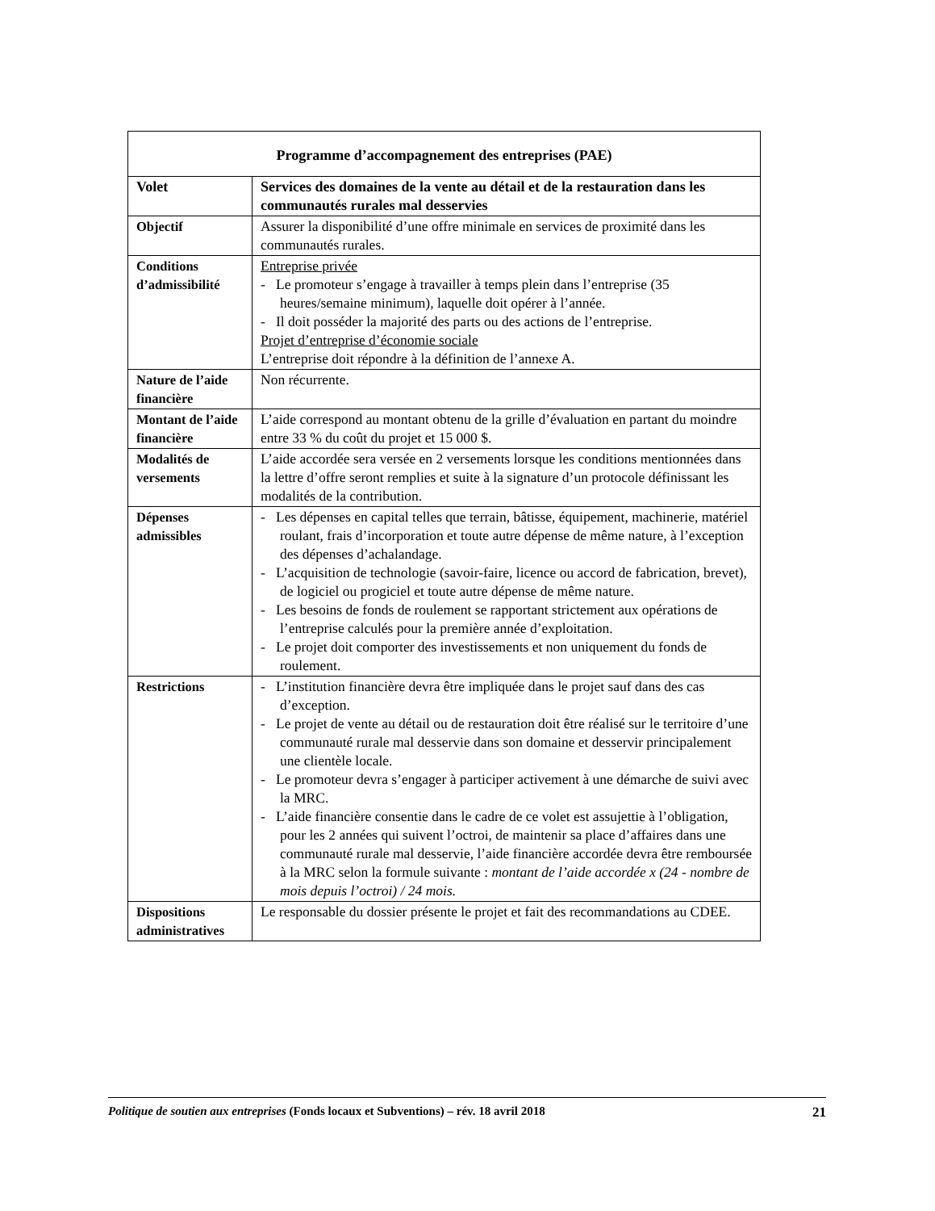| Programme d’accompagnement des entreprises (PAE) | |
| --- | --- |
| Volet | Services des domaines de la vente au détail et de la restauration dans les communautés rurales mal desservies |
| Objectif | Assurer la disponibilité d’une offre minimale en services de proximité dans les communautés rurales. |
| Conditions d’admissibilité | Entreprise privée - Le promoteur s’engage à travailler à temps plein dans l’entreprise (35 heures/semaine minimum), laquelle doit opérer à l’année. - Il doit posséder la majorité des parts ou des actions de l’entreprise. Projet d’entreprise d’économie sociale L’entreprise doit répondre à la définition de l’annexe A. |
| Nature de l’aide financière | Non récurrente. |
| Montant de l’aide financière | L’aide correspond au montant obtenu de la grille d’évaluation en partant du moindre entre 33 % du coût du projet et 15 000 $. |
| Modalités de versements | L’aide accordée sera versée en 2 versements lorsque les conditions mentionnées dans la lettre d’offre seront remplies et suite à la signature d’un protocole définissant les modalités de la contribution. |
| Dépenses admissibles | - Les dépenses en capital telles que terrain, bâtisse, équipement, machinerie, matériel roulant, frais d’incorporation et toute autre dépense de même nature, à l’exception des dépenses d’achalandage. - L’acquisition de technologie (savoir-faire, licence ou accord de fabrication, brevet), de logiciel ou progiciel et toute autre dépense de même nature. - Les besoins de fonds de roulement se rapportant strictement aux opérations de l’entreprise calculés pour la première année d’exploitation. - Le projet doit comporter des investissements et non uniquement du fonds de roulement. |
| Restrictions | - L’institution financière devra être impliquée dans le projet sauf dans des cas d’exception. - Le projet de vente au détail ou de restauration doit être réalisé sur le territoire d’une communauté rurale mal desservie dans son domaine et desservir principalement une clientèle locale. - Le promoteur devra s’engager à participer activement à une démarche de suivi avec la MRC. - L’aide financière consentie dans le cadre de ce volet est assujettie à l’obligation, pour les 2 années qui suivent l’octroi, de maintenir sa place d’affaires dans une communauté rurale mal desservie, l’aide financière accordée devra être remboursée à la MRC selon la formule suivante : montant de l’aide accordée x (24 - nombre de mois depuis l’octroi) / 24 mois. |
| Dispositions administratives | Le responsable du dossier présente le projet et fait des recommandations au CDEE. |
Politique de soutien aux entreprises (Fonds locaux et Subventions) – rév. 18 avril 2018 21